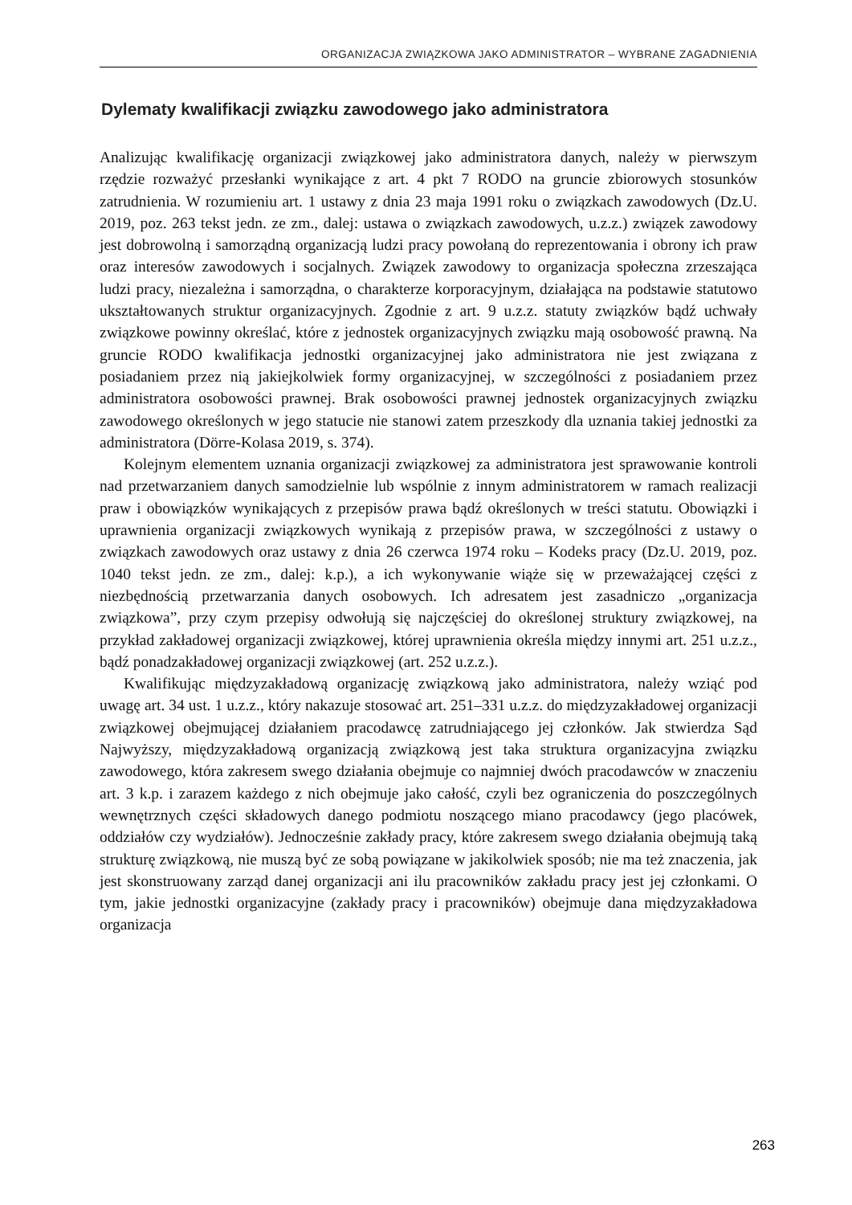ORGANIZACJA ZWIĄZKOWA JAKO ADMINISTRATOR – WYBRANE ZAGADNIENIA
Dylematy kwalifikacji związku zawodowego jako administratora
Analizując kwalifikację organizacji związkowej jako administratora danych, należy w pierwszym rzędzie rozważyć przesłanki wynikające z art. 4 pkt 7 RODO na gruncie zbiorowych stosunków zatrudnienia. W rozumieniu art. 1 ustawy z dnia 23 maja 1991 roku o związkach zawodowych (Dz.U. 2019, poz. 263 tekst jedn. ze zm., dalej: ustawa o związkach zawodowych, u.z.z.) związek zawodowy jest dobrowolną i samorządną organizacją ludzi pracy powołaną do reprezentowania i obrony ich praw oraz interesów zawodowych i socjalnych. Związek zawodowy to organizacja społeczna zrzeszająca ludzi pracy, niezależna i samorządna, o charakterze korporacyjnym, działająca na podstawie statutowo ukształtowanych struktur organizacyjnych. Zgodnie z art. 9 u.z.z. statuty związków bądź uchwały związkowe powinny określać, które z jednostek organizacyjnych związku mają osobowość prawną. Na gruncie RODO kwalifikacja jednostki organizacyjnej jako administratora nie jest związana z posiadaniem przez nią jakiejkolwiek formy organizacyjnej, w szczególności z posiadaniem przez administratora osobowości prawnej. Brak osobowości prawnej jednostek organizacyjnych związku zawodowego określonych w jego statucie nie stanowi zatem przeszkody dla uznania takiej jednostki za administratora (Dörre-Kolasa 2019, s. 374).
Kolejnym elementem uznania organizacji związkowej za administratora jest sprawowanie kontroli nad przetwarzaniem danych samodzielnie lub wspólnie z innym administratorem w ramach realizacji praw i obowiązków wynikających z przepisów prawa bądź określonych w treści statutu. Obowiązki i uprawnienia organizacji związkowych wynikają z przepisów prawa, w szczególności z ustawy o związkach zawodowych oraz ustawy z dnia 26 czerwca 1974 roku – Kodeks pracy (Dz.U. 2019, poz. 1040 tekst jedn. ze zm., dalej: k.p.), a ich wykonywanie wiąże się w przeważającej części z niezbędnością przetwarzania danych osobowych. Ich adresatem jest zasadniczo „organizacja związkowa”, przy czym przepisy odwołują się najczęściej do określonej struktury związkowej, na przykład zakładowej organizacji związkowej, której uprawnienia określa między innymi art. 251 u.z.z., bądź ponadzakładowej organizacji związkowej (art. 252 u.z.z.).
Kwalifikując międzyzakładową organizację związkową jako administratora, należy wziąć pod uwagę art. 34 ust. 1 u.z.z., który nakazuje stosować art. 251–331 u.z.z. do międzyzakładowej organizacji związkowej obejmującej działaniem pracodawcę zatrudniającego jej członków. Jak stwierdza Sąd Najwyższy, międzyzakładową organizacją związkową jest taka struktura organizacyjna związku zawodowego, która zakresem swego działania obejmuje co najmniej dwóch pracodawców w znaczeniu art. 3 k.p. i zarazem każdego z nich obejmuje jako całość, czyli bez ograniczenia do poszczególnych wewnętrznych części składowych danego podmiotu noszącego miano pracodawcy (jego placówek, oddziałów czy wydziałów). Jednocześnie zakłady pracy, które zakresem swego działania obejmują taką strukturę związkową, nie muszą być ze sobą powiązane w jakikolwiek sposób; nie ma też znaczenia, jak jest skonstruowany zarząd danej organizacji ani ilu pracowników zakładu pracy jest jej członkami. O tym, jakie jednostki organizacyjne (zakłady pracy i pracowników) obejmuje dana międzyzakładowa organizacja
263